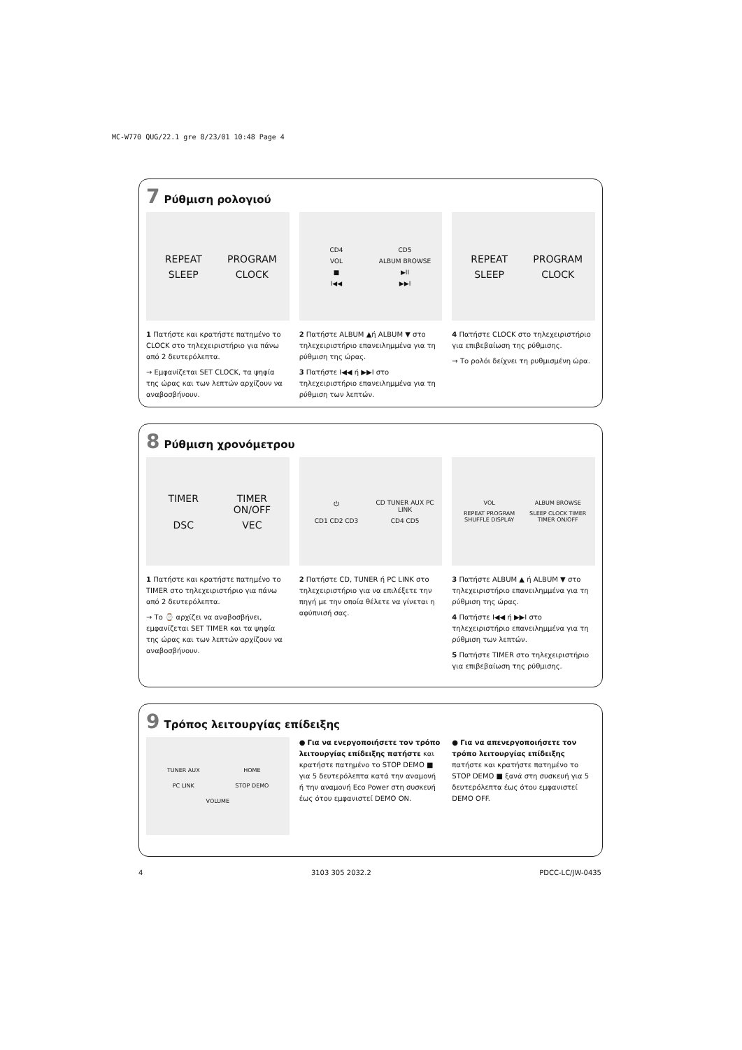MC-W770 QUG/22.1 gre 8/23/01 10:48 Page 4
7 Ρύθμιση ρολογιού
REPEAT PROGRAM SLEEP CLOCK
CD4 CD5 VOL ALBUM BROWSE ■ ▶II I◀◀ ▶▶I
REPEAT PROGRAM SLEEP CLOCK
1 Πατήστε και κρατήστε πατημένο το CLOCK στο τηλεχειριστήριο για πάνω από 2 δευτερόλεπτα.
→ Εμφανίζεται SET CLOCK, τα ψηφία της ώρας και των λεπτών αρχίζουν να αναβοσβήνουν.
2 Πατήστε ALBUM ▲ή ALBUM ▼ στο τηλεχειριστήριο επανειλημμένα για τη ρύθμιση της ώρας.
3 Πατήστε I◀◀ ή ▶▶I στο τηλεχειριστήριο επανειλημμένα για τη ρύθμιση των λεπτών.
4 Πατήστε CLOCK στο τηλεχειριστήριο για επιβεβαίωση της ρύθμισης.
→ Το ρολόι δείχνει τη ρυθμισμένη ώρα.
8 Ρύθμιση χρονόμετρου
TIMER TIMER ON/OFF DSC VEC
⏻ CD TUNER AUX PC LINK CD1 CD2 CD3 CD4 CD5
VOL ALBUM BROWSE REPEAT PROGRAM SHUFFLE DISPLAY SLEEP CLOCK TIMER TIMER ON/OFF
1 Πατήστε και κρατήστε πατημένο το TIMER στο τηλεχειριστήριο για πάνω από 2 δευτερόλεπτα.
→ Το ⌚ αρχίζει να αναβοσβήνει, εμφανίζεται SET TIMER και τα ψηφία της ώρας και των λεπτών αρχίζουν να αναβοσβήνουν.
2 Πατήστε CD, TUNER ή PC LINK στο τηλεχειριστήριο για να επιλέξετε την πηγή με την οποία θέλετε να γίνεται η αφύπνισή σας.
3 Πατήστε ALBUM ▲ ή ALBUM ▼ στο τηλεχειριστήριο επανειλημμένα για τη ρύθμιση της ώρας.
4 Πατήστε I◀◀ ή ▶▶I στο τηλεχειριστήριο επανειλημμένα για τη ρύθμιση των λεπτών.
5 Πατήστε TIMER στο τηλεχειριστήριο για επιβεβαίωση της ρύθμισης.
9 Τρόπος λειτουργίας επίδειξης
TUNER AUX HOME PC LINK STOP DEMO VOLUME
● Για να ενεργοποιήσετε τον τρόπο λειτουργίας επίδειξης πατήστε και κρατήστε πατημένο το STOP DEMO ■ για 5 δευτερόλεπτα κατά την αναμονή ή την αναμονή Eco Power στη συσκευή έως ότου εμφανιστεί DEMO ON.
● Για να απενεργοποιήσετε τον τρόπο λειτουργίας επίδειξης πατήστε και κρατήστε πατημένο το STOP DEMO ■ ξανά στη συσκευή για 5 δευτερόλεπτα έως ότου εμφανιστεί DEMO OFF.
4 3103 305 2032.2 PDCC-LC/JW-0435